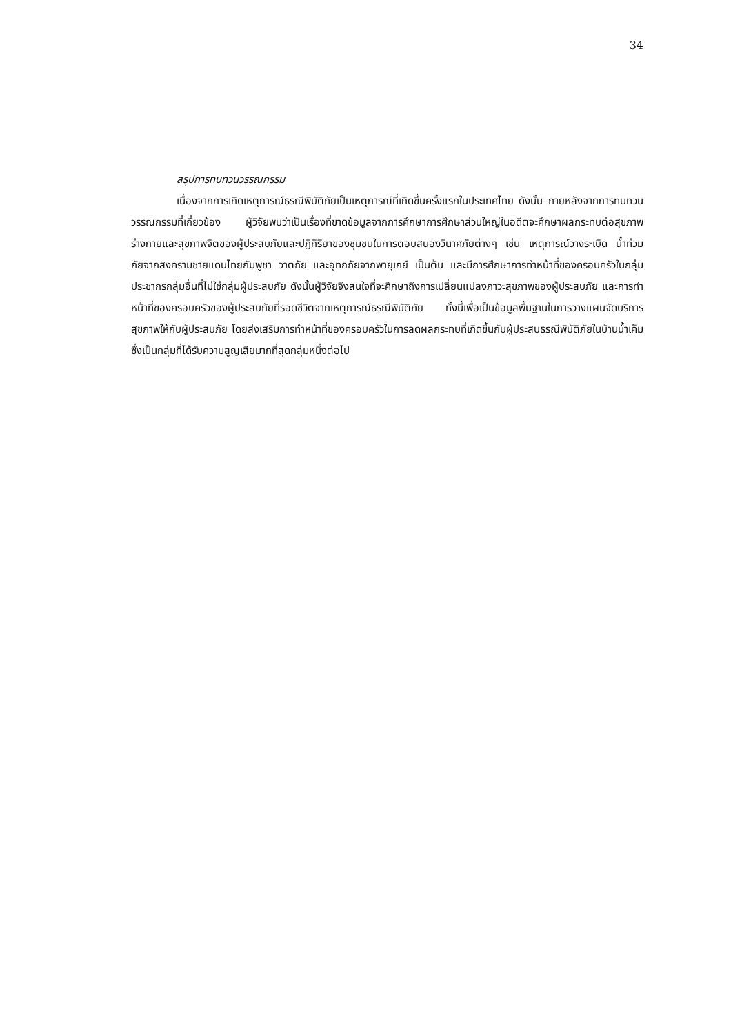34
สรุปการทบทวนวรรณกรรม
เนื่องจากการเกิดเหตุการณ์ธรณีพิบัติภัยเป็นเหตุการณ์ที่เกิดขึ้นครั้งแรกในประเทศไทย ดังนั้น ภายหลังจากการทบทวนวรรณกรรมที่เกี่ยวข้อง ผู้วิจัยพบว่าเป็นเรื่องที่ขาดข้อมูลจากการศึกษาการศึกษาส่วนใหญ่ในอดีตจะศึกษาผลกระทบต่อสุขภาพร่างกายและสุขภาพจิตของผู้ประสบภัยและปฏิกิริยาของชุมชนในการตอบสนองวินาศภัยต่างๆ เช่น เหตุการณ์วางระเบิด น้ำท่วม ภัยจากสงครามชายแดนไทยกัมพูชา วาตภัย และอุทกภัยจากพายุเกย์ เป็นต้น และมีการศึกษาการทำหน้าที่ของครอบครัวในกลุ่มประชากรกลุ่มอื่นที่ไม่ใช่กลุ่มผู้ประสบภัย ดังนั้นผู้วิจัยจึงสนใจที่จะศึกษาถึงการเปลี่ยนแปลงภาวะสุขภาพของผู้ประสบภัย และการทำหน้าที่ของครอบครัวของผู้ประสบภัยที่รอดชีวิตจากเหตุการณ์ธรณีพิบัติภัย ทั้งนี้เพื่อเป็นข้อมูลพื้นฐานในการวางแผนจัดบริการสุขภาพให้กับผู้ประสบภัย โดยส่งเสริมการทำหน้าที่ของครอบครัวในการลดผลกระทบที่เกิดขึ้นกับผู้ประสบธรณีพิบัติภัยในบ้านน้ำเค็ม ซึ่งเป็นกลุ่มที่ได้รับความสูญเสียมากที่สุดกลุ่มหนึ่งต่อไป